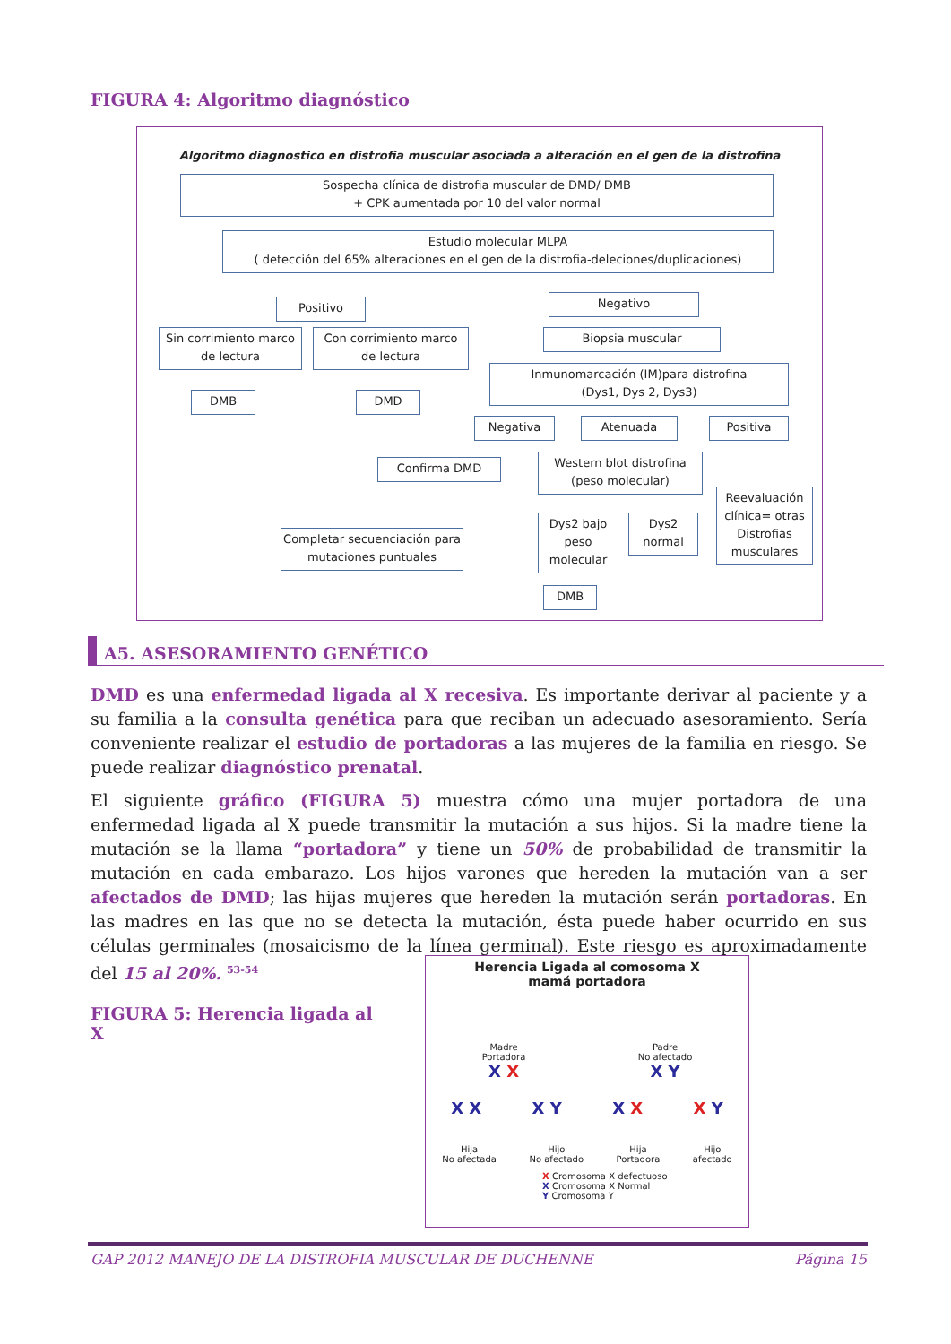FIGURA 4: Algoritmo diagnóstico
Algoritmo diagnostico en distrofia muscular asociada a alteración en el gen de la distrofina
Sospecha clínica de distrofia muscular de DMD/ DMB
+ CPK aumentada por 10 del valor normal
Estudio molecular MLPA
( detección del 65% alteraciones en el gen de la distrofia-deleciones/duplicaciones)
Positivo Negativo
Sin corrimiento marco de lectura
Con corrimiento marco de lectura
Biopsia muscular
Inmunomarcación (IM)para distrofina
(Dys1, Dys 2, Dys3)
DMB DMD
Negativa Atenuada Positiva
Confirma DMD
Western blot distrofina (peso molecular)
Reevaluación clínica= otras Distrofias musculares
Dys2 bajo peso molecular
Dys2 normal
Completar secuenciación para mutaciones puntuales
DMB
A5. ASESORAMIENTO GENÉTICO
DMD es una enfermedad ligada al X recesiva. Es importante derivar al paciente y a su familia a la consulta genética para que reciban un adecuado asesoramiento. Sería conveniente realizar el estudio de portadoras a las mujeres de la familia en riesgo. Se puede realizar diagnóstico prenatal.
El siguiente gráfico (FIGURA 5) muestra cómo una mujer portadora de una enfermedad ligada al X puede transmitir la mutación a sus hijos. Si la madre tiene la mutación se la llama “portadora” y tiene un 50% de probabilidad de transmitir la mutación en cada embarazo. Los hijos varones que hereden la mutación van a ser afectados de DMD; las hijas mujeres que hereden la mutación serán portadoras. En las madres en las que no se detecta la mutación, ésta puede haber ocurrido en sus células germinales (mosaicismo de la línea germinal). Este riesgo es aproximadamente del 15 al 20%. <sup>53-54</sup>
FIGURA 5: Herencia ligada al X
Herencia Ligada al comosoma X
mamá portadora
Madre
Portadora
X X Padre
No afectado
X Y
X X X Y X X X Y
Hija
No afectada Hijo
No afectado Hija
Portadora Hijo
afectado
X Cromosoma X defectuoso
X Cromosoma X Normal
Y Cromosoma Y
GAP 2012 MANEJO DE LA DISTROFIA MUSCULAR DE DUCHENNE Página 15